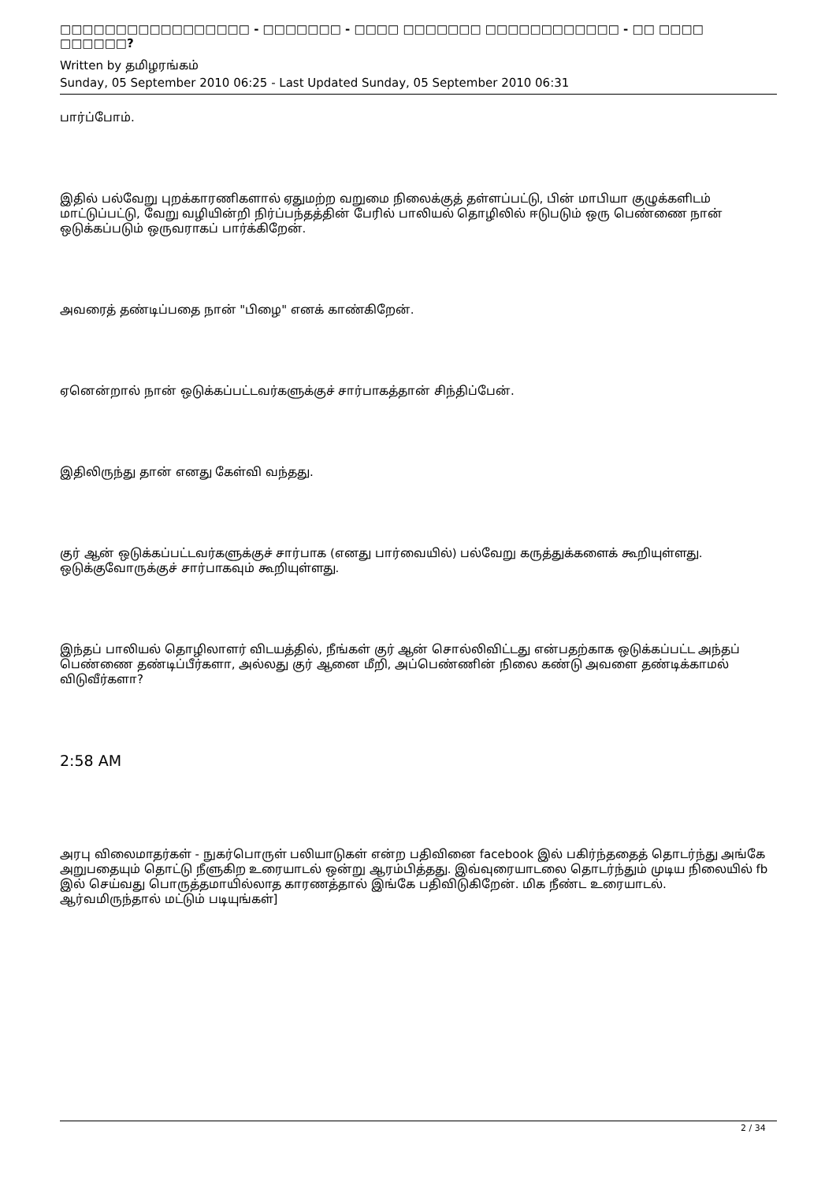□□□□□□□□□□□□□□□□□ - □□□□□□□ - □□□□ □□□□□□□ □□□□□□□□□□□□ - □□ □□□□ □□□□□□?
Written by தமிழரங்கம்
Sunday, 05 September 2010 06:25 - Last Updated Sunday, 05 September 2010 06:31
பார்ப்போம்.
இதில் பல்வேறு புறக்காரணிகளால் ஏதுமற்ற வறுமை நிலைக்குத் தள்ளப்பட்டு, பின் மாபியா குழுக்களிடம் மாட்டுப்பட்டு, வேறு வழியின்றி நிர்ப்பந்தத்தின் பேரில் பாலியல் தொழிலில் ஈடுபடும் ஒரு பெண்ணை நான் ஒடுக்கப்படும் ஒருவராகப் பார்க்கிறேன்.
அவரைத் தண்டிப்பதை நான் "பிழை" எனக் காண்கிறேன்.
ஏனென்றால் நான் ஒடுக்கப்பட்டவர்களுக்குச் சார்பாகத்தான் சிந்திப்பேன்.
இதிலிருந்து தான் எனது கேள்வி வந்தது.
குர் ஆன் ஒடுக்கப்பட்டவர்களுக்குச் சார்பாக (எனது பார்வையில்) பல்வேறு கருத்துக்களைக் கூறியுள்ளது. ஒடுக்குவோருக்குச் சார்பாகவும் கூறியுள்ளது.
இந்தப் பாலியல் தொழிலாளர் விடயத்தில், நீங்கள் குர் ஆன் சொல்லிவிட்டது என்பதற்காக ஒடுக்கப்பட்ட அந்தப் பெண்ணை தண்டிப்பீர்களா, அல்லது குர் ஆனை மீறி, அப்பெண்ணின் நிலை கண்டு அவளை தண்டிக்காமல் விடுவீர்களா?
2:58 AM
அரபு விலைமாதர்கள் - நுகர்பொருள் பலியாடுகள் என்ற பதிவினை facebook இல் பகிர்ந்ததைத் தொடர்ந்து அங்கே அறுபதையும் தொட்டு நீளுகிற உரையாடல் ஒன்று ஆரம்பித்தது. இவ்வுரையாடலை தொடர்ந்தும் முடிய நிலையில் fb இல் செய்வது பொருத்தமாயில்லாத காரணத்தால் இங்கே பதிவிடுகிறேன். மிக நீண்ட உரையாடல். ஆர்வமிருந்தால் மட்டும் படியுங்கள்]
2 / 34